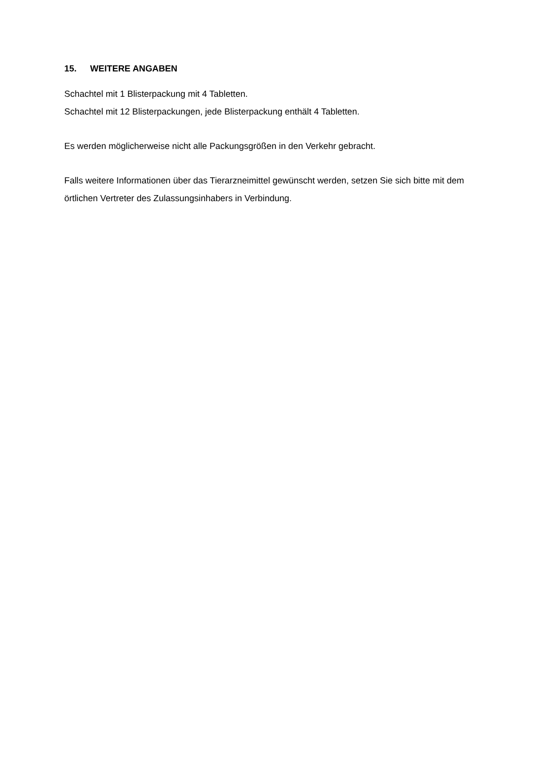15. WEITERE ANGABEN
Schachtel mit 1 Blisterpackung mit 4 Tabletten.
Schachtel mit 12 Blisterpackungen, jede Blisterpackung enthält 4 Tabletten.
Es werden möglicherweise nicht alle Packungsgrößen in den Verkehr gebracht.
Falls weitere Informationen über das Tierarzneimittel gewünscht werden, setzen Sie sich bitte mit dem örtlichen Vertreter des Zulassungsinhabers in Verbindung.